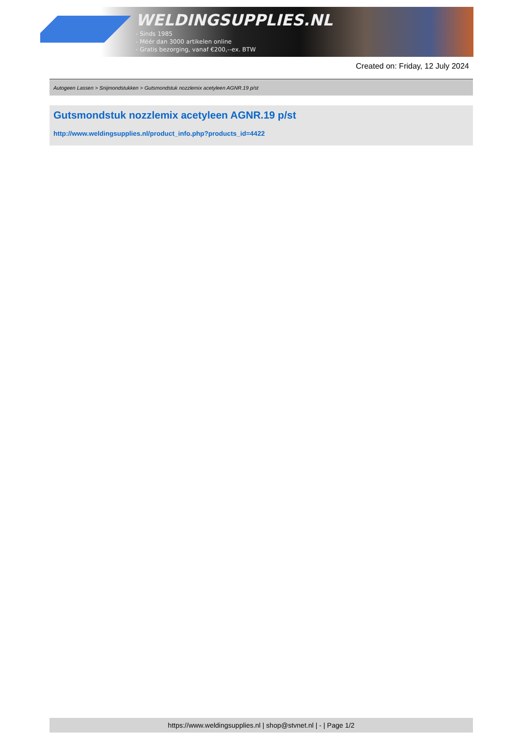WELDINGSUPPLIES.NL
- Sinds 1985
- Méér dan 3000 artikelen online
- Gratis bezorging, vanaf €200,--ex. BTW
Created on: Friday, 12 July 2024
Autogeen Lassen > Snijmondstukken > Gutsmondstuk nozzlemix acetyleen AGNR.19 p/st
Gutsmondstuk nozzlemix acetyleen AGNR.19 p/st
http://www.weldingsupplies.nl/product_info.php?products_id=4422
https://www.weldingsupplies.nl | shop@stvnet.nl | - | Page 1/2